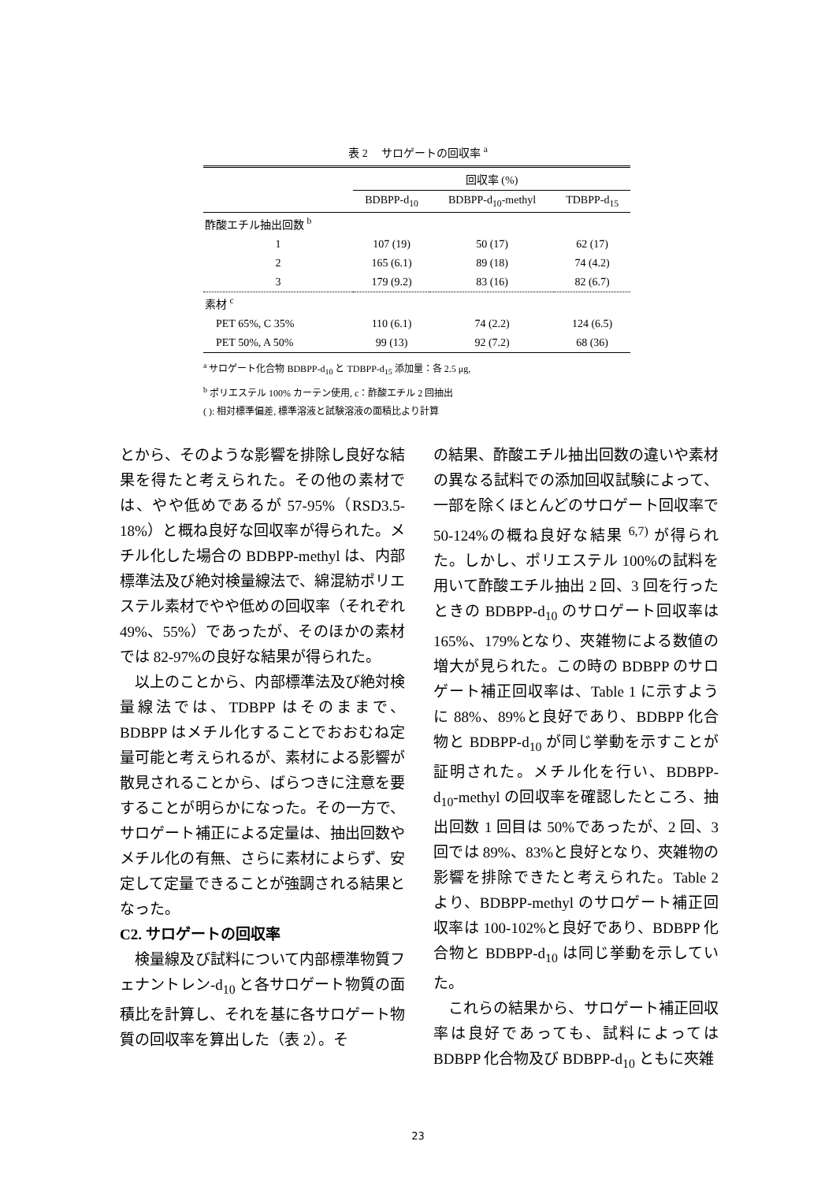表 2　 サロゲートの回収率 <sup>a</sup>
| | 回収率 (%) | | |
| --- | --- | --- | --- |
| | BDBPP-d<sub>10</sub> | BDBPP-d<sub>10</sub>-methyl | TDBPP-d<sub>15</sub> |
| 酢酸エチル抽出回数 <sup>b</sup> | | | |
| 1 | 107 (19) | 50 (17) | 62 (17) |
| 2 | 165 (6.1) | 89 (18) | 74 (4.2) |
| 3 | 179 (9.2) | 83 (16) | 82 (6.7) |
| 素材 <sup>c</sup> | | | |
| PET 65%, C 35% | 110 (6.1) | 74 (2.2) | 124 (6.5) |
| PET 50%, A 50% | 99 (13) | 92 (7.2) | 68 (36) |
<sup>a</sup> サロゲート化合物 BDBPP-d<sub>10</sub> と TDBPP-d<sub>15</sub> 添加量：各 2.5 μg,
<sup>b</sup> ポリエステル 100% カーテン使用, c：酢酸エチル 2 回抽出
( ): 相対標準偏差, 標準溶液と試験溶液の面積比より計算
とから、そのような影響を排除し良好な結果を得たと考えられた。その他の素材では、やや低めであるが 57-95%（RSD3.5-18%）と概ね良好な回収率が得られた。メチル化した場合の BDBPP-methyl は、内部標準法及び絶対検量線法で、綿混紡ポリエステル素材でやや低めの回収率（それぞれ 49%、55%）であったが、そのほかの素材では 82-97%の良好な結果が得られた。
　以上のことから、内部標準法及び絶対検量線法では、TDBPP はそのままで、BDBPP はメチル化することでおおむね定量可能と考えられるが、素材による影響が散見されることから、ばらつきに注意を要することが明らかになった。その一方で、サロゲート補正による定量は、抽出回数やメチル化の有無、さらに素材によらず、安定して定量できることが強調される結果となった。
C2. サロゲートの回収率
　検量線及び試料について内部標準物質フェナントレン-d<sub>10</sub> と各サロゲート物質の面積比を計算し、それを基に各サロゲート物質の回収率を算出した（表 2）。そ
の結果、酢酸エチル抽出回数の違いや素材の異なる試料での添加回収試験によって、一部を除くほとんどのサロゲート回収率で 50-124%の概ね良好な結果 <sup>6,7)</sup> が得られた。しかし、ポリエステル 100%の試料を用いて酢酸エチル抽出 2 回、3 回を行ったときの BDBPP-d<sub>10</sub> のサロゲート回収率は 165%、179%となり、夾雑物による数値の増大が見られた。この時の BDBPP のサロゲート補正回収率は、Table 1 に示すように 88%、89%と良好であり、BDBPP 化合物と BDBPP-d<sub>10</sub> が同じ挙動を示すことが証明された。メチル化を行い、BDBPP-d<sub>10</sub>-methyl の回収率を確認したところ、抽出回数 1 回目は 50%であったが、2 回、3 回では 89%、83%と良好となり、夾雑物の影響を排除できたと考えられた。Table 2 より、BDBPP-methyl のサロゲート補正回収率は 100-102%と良好であり、BDBPP 化合物と BDBPP-d<sub>10</sub> は同じ挙動を示していた。
　これらの結果から、サロゲート補正回収率は良好であっても、試料によっては BDBPP 化合物及び BDBPP-d<sub>10</sub> ともに夾雑
23